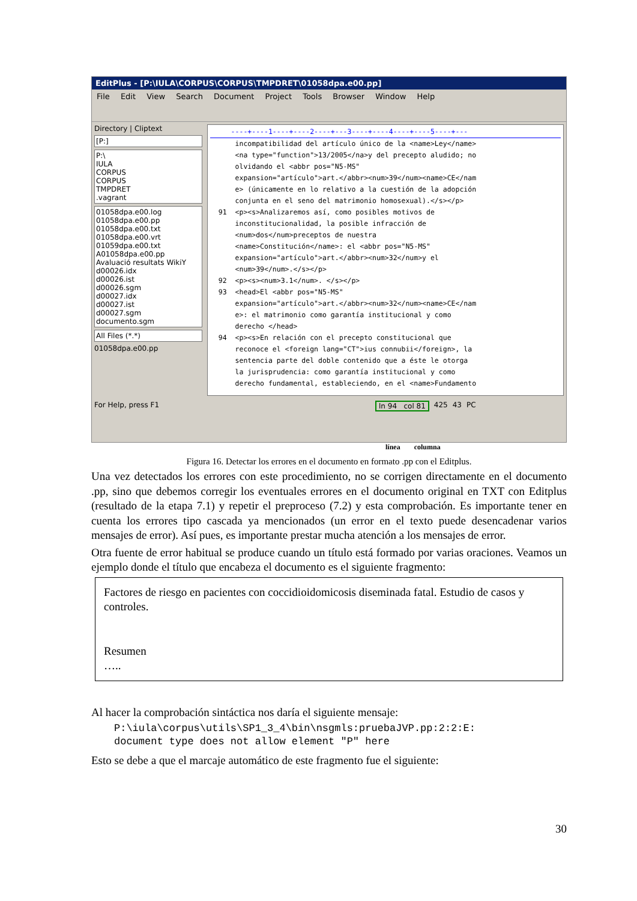EditPlus - [P:\IULA\CORPUS\CORPUS\TMPDRET\01058dpa.e00.pp]
File Edit View Search Document Project Tools Browser Window Help
Directory | Cliptext
[P:]
P:\
IULA
CORPUS
CORPUS
TMPDRET
.vagrant
01058dpa.e00.log
01058dpa.e00.pp
01058dpa.e00.txt
01058dpa.e00.vrt
01059dpa.e00.txt
A01058dpa.e00.pp
Avaluació resultats WikiY
d00026.idx
d00026.ist
d00026.sgm
d00027.idx
d00027.ist
d00027.sgm
documento.sgm
All Files (*.*)
01058dpa.e00.pp
----+----1----+----2----+---3----+----4----+----5----+---
incompatibilidad del artículo único de la <name>Ley</name> <na type="function">13/2005</na>y del precepto aludido; no olvidando el <abbr pos="N5-MS" expansion="artículo">art.</abbr><num>39</num><name>CE</nam e> (únicamente en lo relativo a la cuestión de la adopción conjunta en el seno del matrimonio homosexual).</s></p> 91 <p><s>Analizaremos así, como posibles motivos de inconstitucionalidad, la posible infracción de <num>dos</num>preceptos de nuestra <name>Constitución</name>: el <abbr pos="N5-MS" expansion="artículo">art.</abbr><num>32</num>y el <num>39</num>.</s></p> 92 <p><s><num>3.1</num>. </s></p> 93 <head>El <abbr pos="N5-MS" expansion="artículo">art.</abbr><num>32</num><name>CE</nam e>: el matrimonio como garantía institucional y como derecho </head> 94 <p><s>En relación con el precepto constitucional que reconoce el <foreign lang="CT">ius connubii</foreign>, la sentencia parte del doble contenido que a éste le otorga la jurisprudencia: como garantía institucional y como derecho fundamental, estableciendo, en el <name>Fundamento
For Help, press F1 ln 94 col 81 425 43 PC
línea columna
Figura 16. Detectar los errores en el documento en formato .pp con el Editplus.
Una vez detectados los errores con este procedimiento, no se corrigen directamente en el documento .pp, sino que debemos corregir los eventuales errores en el documento original en TXT con Editplus (resultado de la etapa 7.1) y repetir el preproceso (7.2) y esta comprobación. Es importante tener en cuenta los errores tipo cascada ya mencionados (un error en el texto puede desencadenar varios mensajes de error). Así pues, es importante prestar mucha atención a los mensajes de error.
Otra fuente de error habitual se produce cuando un título está formado por varias oraciones. Veamos un ejemplo donde el título que encabeza el documento es el siguiente fragmento:
Factores de riesgo en pacientes con coccidioidomicosis diseminada fatal. Estudio de casos y controles.
Resumen
…..
Al hacer la comprobación sintáctica nos daría el siguiente mensaje:
P:\iula\corpus\utils\SP1_3_4\bin\nsgmls:pruebaJVP.pp:2:2:E:
document type does not allow element "P" here
Esto se debe a que el marcaje automático de este fragmento fue el siguiente:
30